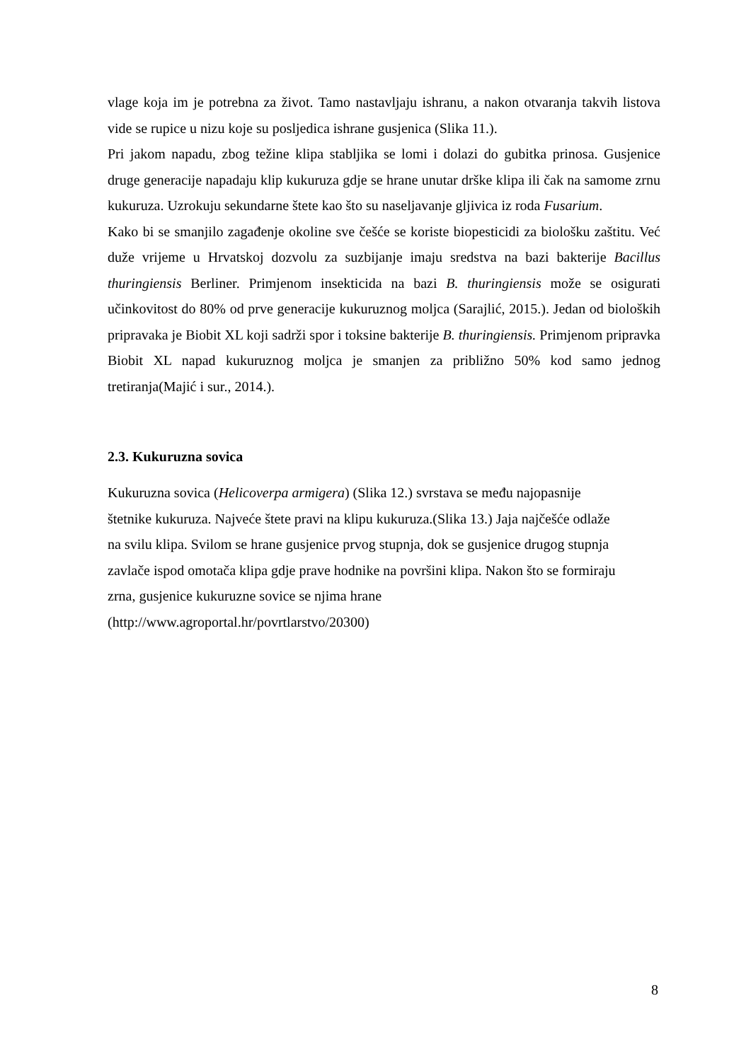vlage koja im je potrebna za život. Tamo nastavljaju ishranu, a nakon otvaranja takvih listova vide se rupice u nizu koje su posljedica ishrane gusjenica (Slika 11.).
Pri jakom napadu, zbog težine klipa stabljika se lomi i dolazi do gubitka prinosa. Gusjenice druge generacije napadaju klip kukuruza gdje se hrane unutar drške klipa ili čak na samome zrnu kukuruza. Uzrokuju sekundarne štete kao što su naseljavanje gljivica iz roda Fusarium.
Kako bi se smanjilo zagađenje okoline sve češće se koriste biopesticidi za biološku zaštitu. Već duže vrijeme u Hrvatskoj dozvolu za suzbijanje imaju sredstva na bazi bakterije Bacillus thuringiensis Berliner. Primjenom insekticida na bazi B. thuringiensis može se osigurati učinkovitost do 80% od prve generacije kukuruznog moljca (Sarajlić, 2015.). Jedan od bioloških pripravaka je Biobit XL koji sadrži spor i toksine bakterije B. thuringiensis. Primjenom pripravka Biobit XL napad kukuruznog moljca je smanjen za približno 50% kod samo jednog tretiranja(Majić i sur., 2014.).
2.3. Kukuruzna sovica
Kukuruzna sovica (Helicoverpa armigera) (Slika 12.) svrstava se među najopasnije
štetnike kukuruza. Najveće štete pravi na klipu kukuruza.(Slika 13.) Jaja najčešće odlaže
na svilu klipa. Svilom se hrane gusjenice prvog stupnja, dok se gusjenice drugog stupnja
zavlače ispod omotača klipa gdje prave hodnike na površini klipa. Nakon što se formiraju
zrna, gusjenice kukuruzne sovice se njima hrane
(http://www.agroportal.hr/povrtlarstvo/20300)
8